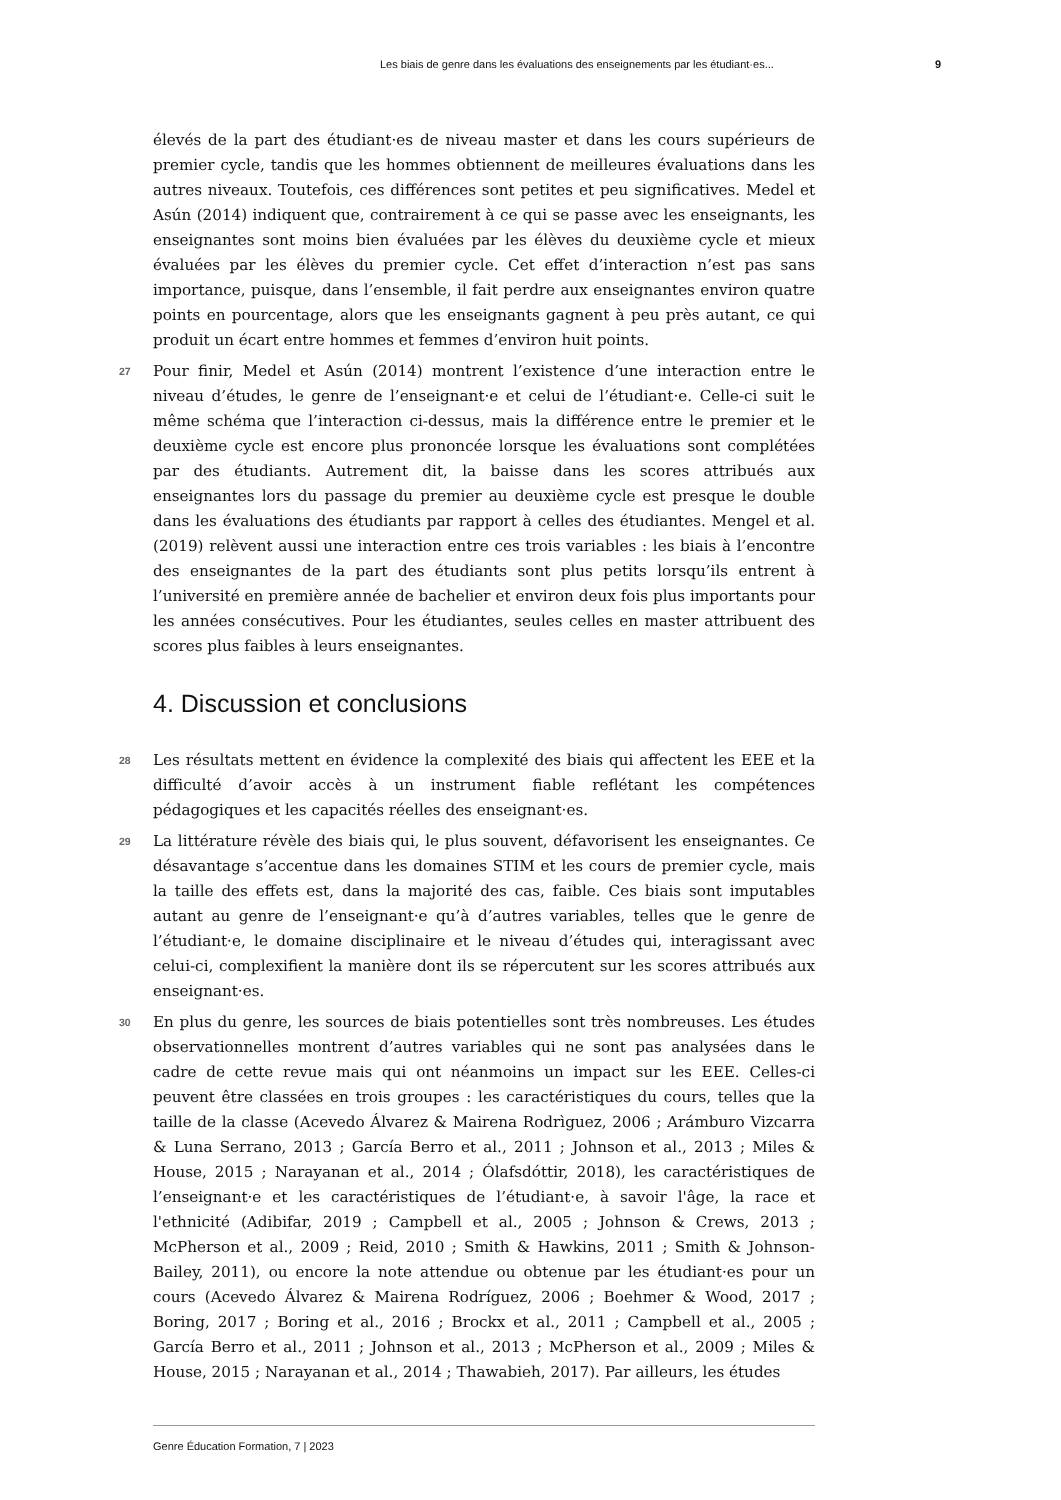Les biais de genre dans les évaluations des enseignements par les étudiant·es... 9
élevés de la part des étudiant·es de niveau master et dans les cours supérieurs de premier cycle, tandis que les hommes obtiennent de meilleures évaluations dans les autres niveaux. Toutefois, ces différences sont petites et peu significatives. Medel et Asún (2014) indiquent que, contrairement à ce qui se passe avec les enseignants, les enseignantes sont moins bien évaluées par les élèves du deuxième cycle et mieux évaluées par les élèves du premier cycle. Cet effet d’interaction n’est pas sans importance, puisque, dans l’ensemble, il fait perdre aux enseignantes environ quatre points en pourcentage, alors que les enseignants gagnent à peu près autant, ce qui produit un écart entre hommes et femmes d’environ huit points.
27 Pour finir, Medel et Asún (2014) montrent l’existence d’une interaction entre le niveau d’études, le genre de l’enseignant·e et celui de l’étudiant·e. Celle-ci suit le même schéma que l’interaction ci-dessus, mais la différence entre le premier et le deuxième cycle est encore plus prononcée lorsque les évaluations sont complétées par des étudiants. Autrement dit, la baisse dans les scores attribués aux enseignantes lors du passage du premier au deuxième cycle est presque le double dans les évaluations des étudiants par rapport à celles des étudiantes. Mengel et al. (2019) relèvent aussi une interaction entre ces trois variables : les biais à l’encontre des enseignantes de la part des étudiants sont plus petits lorsqu’ils entrent à l’université en première année de bachelier et environ deux fois plus importants pour les années consécutives. Pour les étudiantes, seules celles en master attribuent des scores plus faibles à leurs enseignantes.
4. Discussion et conclusions
28 Les résultats mettent en évidence la complexité des biais qui affectent les EEE et la difficulté d’avoir accès à un instrument fiable reflétant les compétences pédagogiques et les capacités réelles des enseignant·es.
29 La littérature révèle des biais qui, le plus souvent, défavorisent les enseignantes. Ce désavantage s’accentue dans les domaines STIM et les cours de premier cycle, mais la taille des effets est, dans la majorité des cas, faible. Ces biais sont imputables autant au genre de l’enseignant·e qu’à d’autres variables, telles que le genre de l’étudiant·e, le domaine disciplinaire et le niveau d’études qui, interagissant avec celui-ci, complexifient la manière dont ils se répercutent sur les scores attribués aux enseignant·es.
30 En plus du genre, les sources de biais potentielles sont très nombreuses. Les études observationnelles montrent d’autres variables qui ne sont pas analysées dans le cadre de cette revue mais qui ont néanmoins un impact sur les EEE. Celles-ci peuvent être classées en trois groupes : les caractéristiques du cours, telles que la taille de la classe (Acevedo Álvarez & Mairena Rodrìguez, 2006 ; Arámburo Vizcarra & Luna Serrano, 2013 ; García Berro et al., 2011 ; Johnson et al., 2013 ; Miles & House, 2015 ; Narayanan et al., 2014 ; Ólafsdóttir, 2018), les caractéristiques de l’enseignant·e et les caractéristiques de l’étudiant·e, à savoir l'âge, la race et l'ethnicité (Adibifar, 2019 ; Campbell et al., 2005 ; Johnson & Crews, 2013 ; McPherson et al., 2009 ; Reid, 2010 ; Smith & Hawkins, 2011 ; Smith & Johnson-Bailey, 2011), ou encore la note attendue ou obtenue par les étudiant·es pour un cours (Acevedo Álvarez & Mairena Rodríguez, 2006 ; Boehmer & Wood, 2017 ; Boring, 2017 ; Boring et al., 2016 ; Brockx et al., 2011 ; Campbell et al., 2005 ; García Berro et al., 2011 ; Johnson et al., 2013 ; McPherson et al., 2009 ; Miles & House, 2015 ; Narayanan et al., 2014 ; Thawabieh, 2017). Par ailleurs, les études
Genre Éducation Formation, 7 | 2023